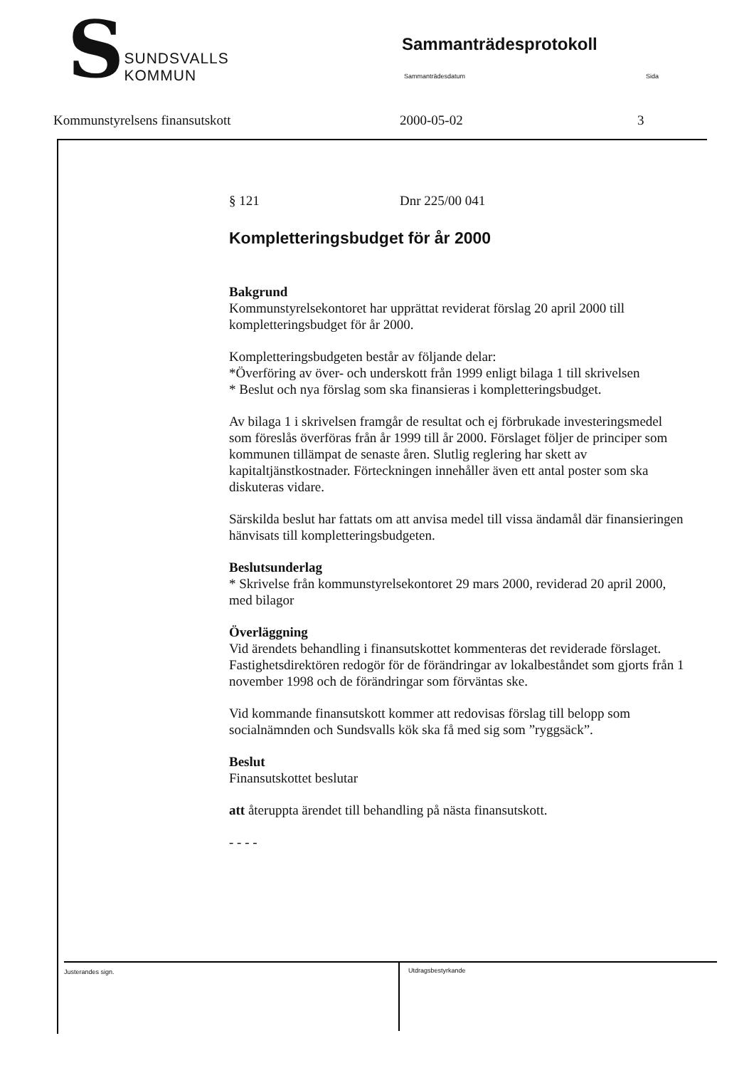SSUNDSVALLS
KOMMUN
Sammanträdesprotokoll
Sammanträdesdatum Sida
Kommunstyrelsens finansutskott 2000-05-02 3
§ 121 Dnr 225/00 041
Kompletteringsbudget för år 2000
Bakgrund
Kommunstyrelsekontoret har upprättat reviderat förslag 20 april 2000 till kompletteringsbudget för år 2000.
Kompletteringsbudgeten består av följande delar:
*Överföring av över- och underskott från 1999 enligt bilaga 1 till skrivelsen
* Beslut och nya förslag som ska finansieras i kompletteringsbudget.
Av bilaga 1 i skrivelsen framgår de resultat och ej förbrukade investeringsmedel som föreslås överföras från år 1999 till år 2000. Förslaget följer de principer som kommunen tillämpat de senaste åren. Slutlig reglering har skett av kapitaltjänstkostnader. Förteckningen innehåller även ett antal poster som ska diskuteras vidare.
Särskilda beslut har fattats om att anvisa medel till vissa ändamål där finansieringen hänvisats till kompletteringsbudgeten.
Beslutsunderlag
* Skrivelse från kommunstyrelsekontoret 29 mars 2000, reviderad 20 april 2000, med bilagor
Överläggning
Vid ärendets behandling i finansutskottet kommenteras det reviderade förslaget. Fastighetsdirektören redogör för de förändringar av lokalbeståndet som gjorts från 1 november 1998 och de förändringar som förväntas ske.
Vid kommande finansutskott kommer att redovisas förslag till belopp som socialnämnden och Sundsvalls kök ska få med sig som ”ryggsäck”.
Beslut
Finansutskottet beslutar
att återuppta ärendet till behandling på nästa finansutskott.
- - - -
Justerandes sign. Utdragsbestyrkande